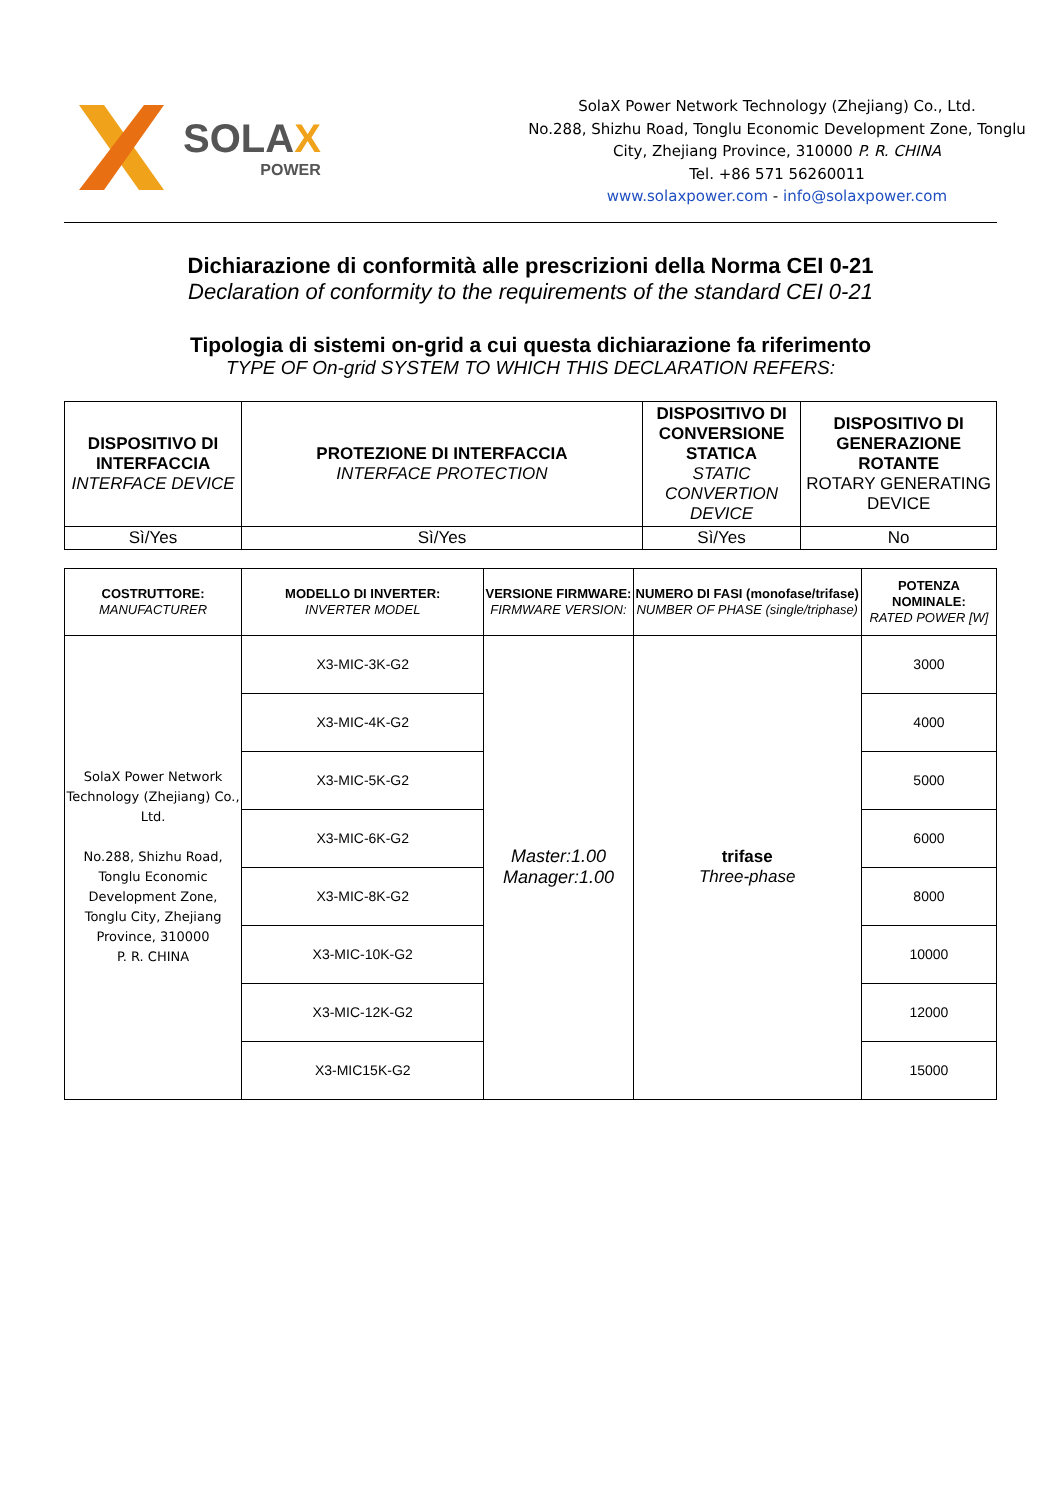SOLAX
POWER
SolaX Power Network Technology (Zhejiang) Co., Ltd.
No.288, Shizhu Road, Tonglu Economic Development Zone, Tonglu City, Zhejiang Province, 310000 P. R. CHINA
Tel. +86 571 56260011
www.solaxpower.com - info@solaxpower.com
Dichiarazione di conformità alle prescrizioni della Norma CEI 0-21
Declaration of conformity to the requirements of the standard CEI 0-21
Tipologia di sistemi on-grid a cui questa dichiarazione fa riferimento
TYPE OF On-grid SYSTEM TO WHICH THIS DECLARATION REFERS:
| DISPOSITIVO DI INTERFACCIA INTERFACE DEVICE | PROTEZIONE DI INTERFACCIA INTERFACE PROTECTION | DISPOSITIVO DI CONVERSIONE STATICA STATIC CONVERTION DEVICE | DISPOSITIVO DI GENERAZIONE ROTANTE ROTARY GENERATING DEVICE |
| --- | --- | --- | --- |
| Sì/Yes | Sì/Yes | Sì/Yes | No |
| COSTRUTTORE: MANUFACTURER | MODELLO DI INVERTER: INVERTER MODEL | VERSIONE FIRMWARE: FIRMWARE VERSION: | NUMERO DI FASI (monofase/trifase) NUMBER OF PHASE (single/triphase) | POTENZA NOMINALE: RATED POWER [W] |
| --- | --- | --- | --- | --- |
| SolaX Power Network Technology (Zhejiang) Co., Ltd. No.288, Shizhu Road, Tonglu Economic Development Zone, Tonglu City, Zhejiang Province, 310000 P. R. CHINA | X3-MIC-3K-G2 | Master:1.00 Manager:1.00 | trifase Three-phase | 3000 |
| | X3-MIC-4K-G2 | | | 4000 |
| | X3-MIC-5K-G2 | | | 5000 |
| | X3-MIC-6K-G2 | | | 6000 |
| | X3-MIC-8K-G2 | | | 8000 |
| | X3-MIC-10K-G2 | | | 10000 |
| | X3-MIC-12K-G2 | | | 12000 |
| | X3-MIC15K-G2 | | | 15000 |